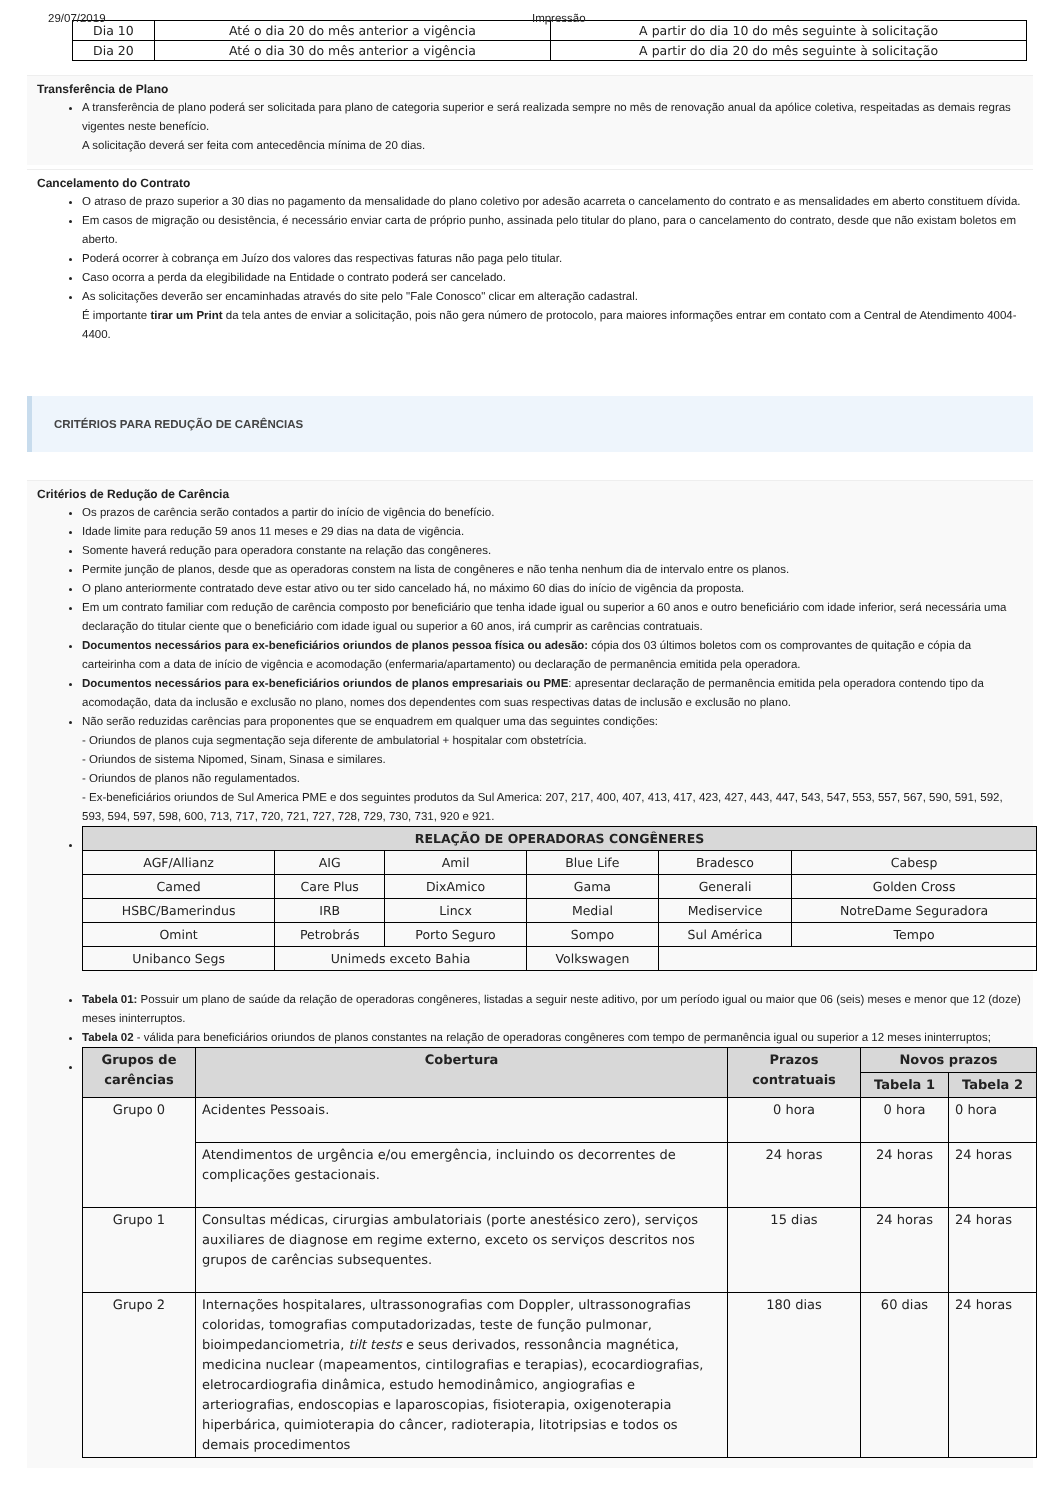29/07/2019 Impressão
| Dia 10 | Até o dia 20 do mês anterior a vigência | A partir do dia 10 do mês seguinte à solicitação |
| Dia 20 | Até o dia 30 do mês anterior a vigência | A partir do dia 20 do mês seguinte à solicitação |
Transferência de Plano
A transferência de plano poderá ser solicitada para plano de categoria superior e será realizada sempre no mês de renovação anual da apólice coletiva, respeitadas as demais regras vigentes neste benefício.
A solicitação deverá ser feita com antecedência mínima de 20 dias.
Cancelamento do Contrato
O atraso de prazo superior a 30 dias no pagamento da mensalidade do plano coletivo por adesão acarreta o cancelamento do contrato e as mensalidades em aberto constituem dívida.
Em casos de migração ou desistência, é necessário enviar carta de próprio punho, assinada pelo titular do plano, para o cancelamento do contrato, desde que não existam boletos em aberto.
Poderá ocorrer à cobrança em Juízo dos valores das respectivas faturas não paga pelo titular.
Caso ocorra a perda da elegibilidade na Entidade o contrato poderá ser cancelado.
As solicitações deverão ser encaminhadas através do site pelo "Fale Conosco" clicar em alteração cadastral.
É importante tirar um Print da tela antes de enviar a solicitação, pois não gera número de protocolo, para maiores informações entrar em contato com a Central de Atendimento 4004-4400.
CRITÉRIOS PARA REDUÇÃO DE CARÊNCIAS
Critérios de Redução de Carência
Os prazos de carência serão contados a partir do início de vigência do benefício.
Idade limite para redução 59 anos 11 meses e 29 dias na data de vigência.
Somente haverá redução para operadora constante na relação das congêneres.
Permite junção de planos, desde que as operadoras constem na lista de congêneres e não tenha nenhum dia de intervalo entre os planos.
O plano anteriormente contratado deve estar ativo ou ter sido cancelado há, no máximo 60 dias do início de vigência da proposta.
Em um contrato familiar com redução de carência composto por beneficiário que tenha idade igual ou superior a 60 anos e outro beneficiário com idade inferior, será necessária uma declaração do titular ciente que o beneficiário com idade igual ou superior a 60 anos, irá cumprir as carências contratuais.
Documentos necessários para ex-beneficiários oriundos de planos pessoa física ou adesão: cópia dos 03 últimos boletos com os comprovantes de quitação e cópia da carteirinha com a data de início de vigência e acomodação (enfermaria/apartamento) ou declaração de permanência emitida pela operadora.
Documentos necessários para ex-beneficiários oriundos de planos empresariais ou PME: apresentar declaração de permanência emitida pela operadora contendo tipo da acomodação, data da inclusão e exclusão no plano, nomes dos dependentes com suas respectivas datas de inclusão e exclusão no plano.
Não serão reduzidas carências para proponentes que se enquadrem em qualquer uma das seguintes condições:
- Oriundos de planos cuja segmentação seja diferente de ambulatorial + hospitalar com obstetrícia.
- Oriundos de sistema Nipomed, Sinam, Sinasa e similares.
- Oriundos de planos não regulamentados.
- Ex-beneficiários oriundos de Sul America PME e dos seguintes produtos da Sul America: 207, 217, 400, 407, 413, 417, 423, 427, 443, 447, 543, 547, 553, 557, 567, 590, 591, 592, 593, 594, 597, 598, 600, 713, 717, 720, 721, 727, 728, 729, 730, 731, 920 e 921.
| RELAÇÃO DE OPERADORAS CONGÊNERES | | | | | |
| --- | --- | --- | --- | --- | --- |
| AGF/Allianz | AIG | Amil | Blue Life | Bradesco | Cabesp |
| Camed | Care Plus | DixAmico | Gama | Generali | Golden Cross |
| HSBC/Bamerindus | IRB | Lincx | Medial | Mediservice | NotreDame Seguradora |
| Omint | Petrobrás | Porto Seguro | Sompo | Sul América | Tempo |
| Unibanco Segs | Unimeds exceto Bahia | | Volkswagen | | |
Tabela 01: Possuir um plano de saúde da relação de operadoras congêneres, listadas a seguir neste aditivo, por um período igual ou maior que 06 (seis) meses e menor que 12 (doze) meses ininterruptos.
Tabela 02 - válida para beneficiários oriundos de planos constantes na relação de operadoras congêneres com tempo de permanência igual ou superior a 12 meses ininterruptos;
| Grupos de carências | Cobertura | Prazos contratuais | Novos prazos | |
| --- | --- | --- | --- | --- |
| | | | Tabela 1 | Tabela 2 |
| Grupo 0 | Acidentes Pessoais. | 0 hora | 0 hora | 0 hora |
| | Atendimentos de urgência e/ou emergência, incluindo os decorrentes de complicações gestacionais. | 24 horas | 24 horas | 24 horas |
| Grupo 1 | Consultas médicas, cirurgias ambulatoriais (porte anestésico zero), serviços auxiliares de diagnose em regime externo, exceto os serviços descritos nos grupos de carências subsequentes. | 15 dias | 24 horas | 24 horas |
| Grupo 2 | Internações hospitalares, ultrassonografias com Doppler, ultrassonografias coloridas, tomografias computadorizadas, teste de função pulmonar, bioimpedanciometria, tilt tests e seus derivados, ressonância magnética, medicina nuclear (mapeamentos, cintilografias e terapias), ecocardiografias, eletrocardiografia dinâmica, estudo hemodinâmico, angiografias e arteriografias, endoscopias e laparoscopias, fisioterapia, oxigenoterapia hiperbárica, quimioterapia do câncer, radioterapia, litotripsias e todos os demais procedimentos | 180 dias | 60 dias | 24 horas |